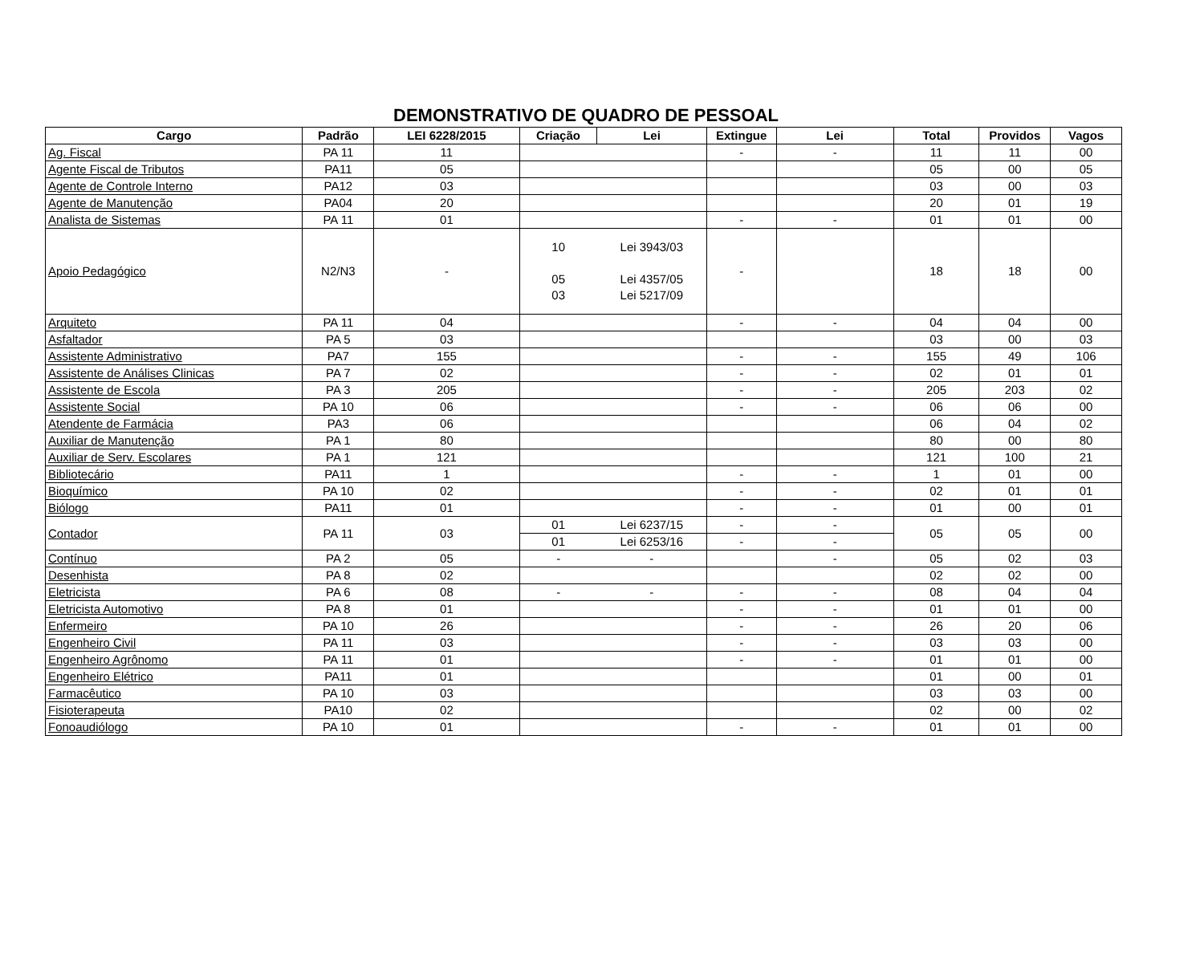DEMONSTRATIVO DE QUADRO DE PESSOAL
| Cargo | Padrão | LEI 6228/2015 | Criação | Lei | Extingue | Lei | Total | Providos | Vagos |
| --- | --- | --- | --- | --- | --- | --- | --- | --- | --- |
| Ag. Fiscal | PA 11 | 11 | | | - | - | 11 | 11 | 00 |
| Agente Fiscal de Tributos | PA11 | 05 | | | | | 05 | 00 | 05 |
| Agente de Controle Interno | PA12 | 03 | | | | | 03 | 00 | 03 |
| Agente de Manutenção | PA04 | 20 | | | | | 20 | 01 | 19 |
| Analista de Sistemas | PA 11 | 01 | | | - | - | 01 | 01 | 00 |
| Apoio Pedagógico | N2/N3 | - | 10 05 03 | Lei 3943/03 Lei 4357/05 Lei 5217/09 | - | | 18 | 18 | 00 |
| Arquiteto | PA 11 | 04 | | | - | - | 04 | 04 | 00 |
| Asfaltador | PA 5 | 03 | | | | | 03 | 00 | 03 |
| Assistente Administrativo | PA7 | 155 | | | - | - | 155 | 49 | 106 |
| Assistente de Análises Clinicas | PA 7 | 02 | | | - | - | 02 | 01 | 01 |
| Assistente de Escola | PA 3 | 205 | | | - | - | 205 | 203 | 02 |
| Assistente Social | PA 10 | 06 | | | - | - | 06 | 06 | 00 |
| Atendente de Farmácia | PA3 | 06 | | | | | 06 | 04 | 02 |
| Auxiliar de Manutenção | PA 1 | 80 | | | | | 80 | 00 | 80 |
| Auxiliar de Serv. Escolares | PA 1 | 121 | | | | | 121 | 100 | 21 |
| Bibliotecário | PA11 | 1 | | | - | - | 1 | 01 | 00 |
| Bioquímico | PA 10 | 02 | | | - | - | 02 | 01 | 01 |
| Biólogo | PA11 | 01 | | | - | - | 01 | 00 | 01 |
| Contador | PA 11 | 03 | 01 | Lei 6237/15 | - | - | 05 | 05 | 00 |
| | | | 01 | Lei 6253/16 | - | - | | | |
| Contínuo | PA 2 | 05 | - | - | | - | 05 | 02 | 03 |
| Desenhista | PA 8 | 02 | | | | | 02 | 02 | 00 |
| Eletricista | PA 6 | 08 | - | - | - | - | 08 | 04 | 04 |
| Eletricista Automotivo | PA 8 | 01 | | | - | - | 01 | 01 | 00 |
| Enfermeiro | PA 10 | 26 | | | - | - | 26 | 20 | 06 |
| Engenheiro Civil | PA 11 | 03 | | | - | - | 03 | 03 | 00 |
| Engenheiro Agrônomo | PA 11 | 01 | | | - | - | 01 | 01 | 00 |
| Engenheiro Elétrico | PA11 | 01 | | | | | 01 | 00 | 01 |
| Farmacêutico | PA 10 | 03 | | | | | 03 | 03 | 00 |
| Fisioterapeuta | PA10 | 02 | | | | | 02 | 00 | 02 |
| Fonoaudiólogo | PA 10 | 01 | | | - | - | 01 | 01 | 00 |